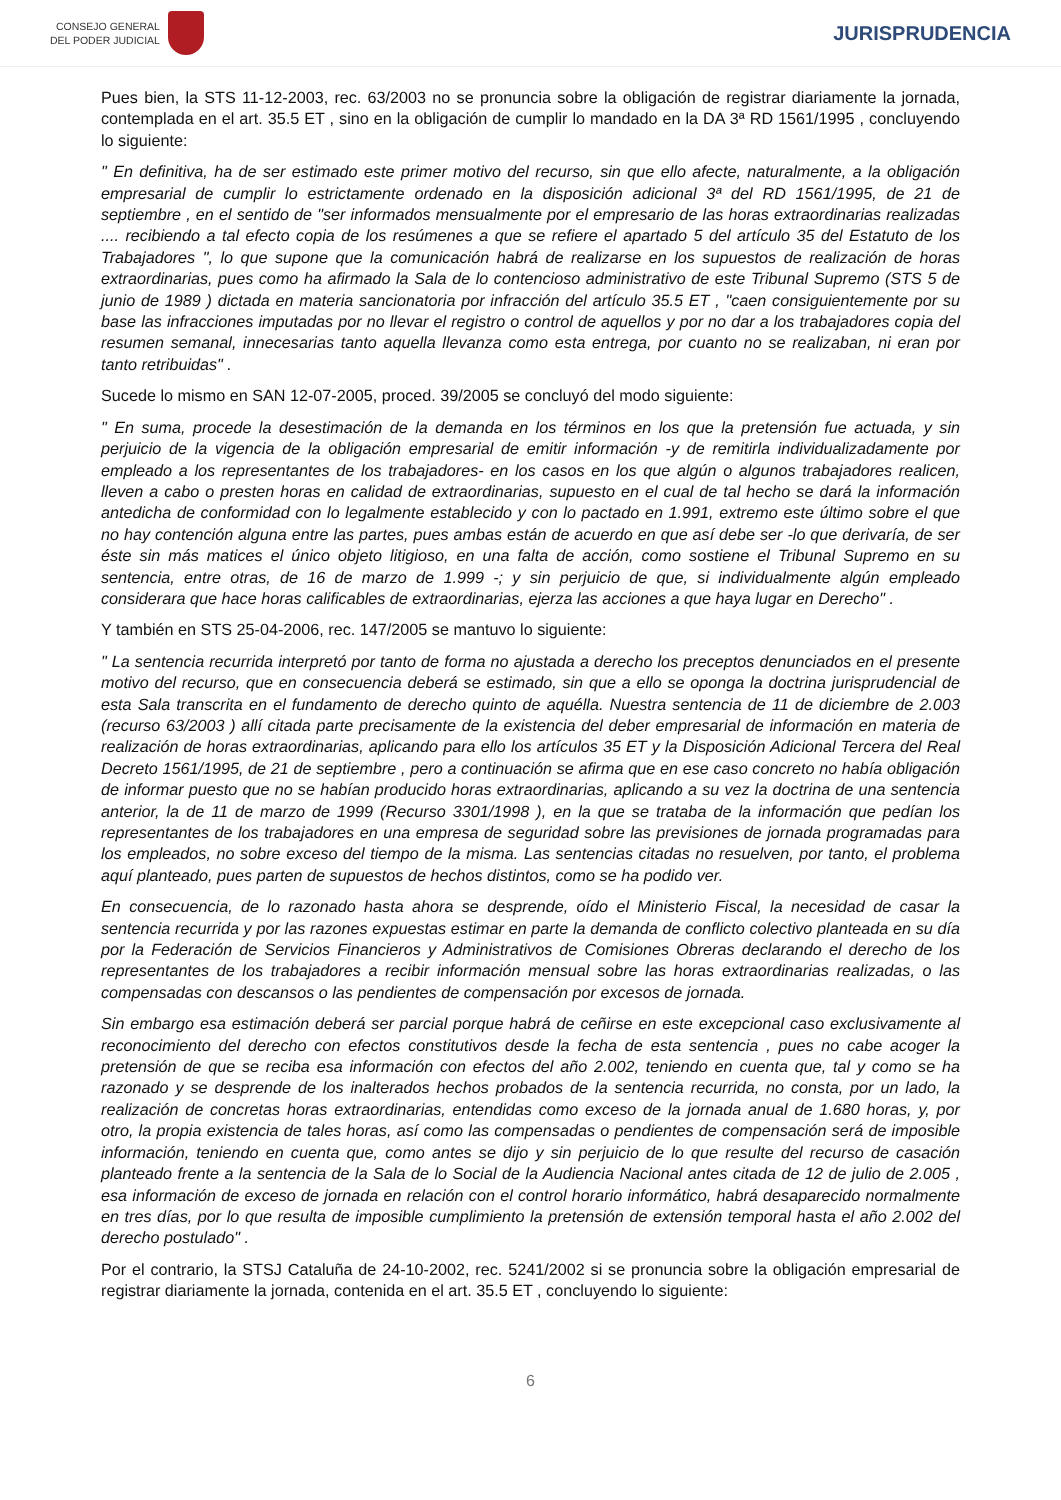CONSEJO GENERAL
DEL PODER JUDICIAL
JURISPRUDENCIA
Pues bien, la STS 11-12-2003, rec. 63/2003 no se pronuncia sobre la obligación de registrar diariamente la jornada, contemplada en el art. 35.5 ET , sino en la obligación de cumplir lo mandado en la DA 3ª RD 1561/1995 , concluyendo lo siguiente:
" En definitiva, ha de ser estimado este primer motivo del recurso, sin que ello afecte, naturalmente, a la obligación empresarial de cumplir lo estrictamente ordenado en la disposición adicional 3ª del RD 1561/1995, de 21 de septiembre , en el sentido de "ser informados mensualmente por el empresario de las horas extraordinarias realizadas .... recibiendo a tal efecto copia de los resúmenes a que se refiere el apartado 5 del artículo 35 del Estatuto de los Trabajadores ", lo que supone que la comunicación habrá de realizarse en los supuestos de realización de horas extraordinarias, pues como ha afirmado la Sala de lo contencioso administrativo de este Tribunal Supremo (STS 5 de junio de 1989 ) dictada en materia sancionatoria por infracción del artículo 35.5 ET , "caen consiguientemente por su base las infracciones imputadas por no llevar el registro o control de aquellos y por no dar a los trabajadores copia del resumen semanal, innecesarias tanto aquella llevanza como esta entrega, por cuanto no se realizaban, ni eran por tanto retribuidas" .
Sucede lo mismo en SAN 12-07-2005, proced. 39/2005 se concluyó del modo siguiente:
" En suma, procede la desestimación de la demanda en los términos en los que la pretensión fue actuada, y sin perjuicio de la vigencia de la obligación empresarial de emitir información -y de remitirla individualizadamente por empleado a los representantes de los trabajadores- en los casos en los que algún o algunos trabajadores realicen, lleven a cabo o presten horas en calidad de extraordinarias, supuesto en el cual de tal hecho se dará la información antedicha de conformidad con lo legalmente establecido y con lo pactado en 1.991, extremo este último sobre el que no hay contención alguna entre las partes, pues ambas están de acuerdo en que así debe ser -lo que derivaría, de ser éste sin más matices el único objeto litigioso, en una falta de acción, como sostiene el Tribunal Supremo en su sentencia, entre otras, de 16 de marzo de 1.999 -; y sin perjuicio de que, si individualmente algún empleado considerara que hace horas calificables de extraordinarias, ejerza las acciones a que haya lugar en Derecho" .
Y también en STS 25-04-2006, rec. 147/2005 se mantuvo lo siguiente:
" La sentencia recurrida interpretó por tanto de forma no ajustada a derecho los preceptos denunciados en el presente motivo del recurso, que en consecuencia deberá se estimado, sin que a ello se oponga la doctrina jurisprudencial de esta Sala transcrita en el fundamento de derecho quinto de aquélla. Nuestra sentencia de 11 de diciembre de 2.003 (recurso 63/2003 ) allí citada parte precisamente de la existencia del deber empresarial de información en materia de realización de horas extraordinarias, aplicando para ello los artículos 35 ET y la Disposición Adicional Tercera del Real Decreto 1561/1995, de 21 de septiembre , pero a continuación se afirma que en ese caso concreto no había obligación de informar puesto que no se habían producido horas extraordinarias, aplicando a su vez la doctrina de una sentencia anterior, la de 11 de marzo de 1999 (Recurso 3301/1998 ), en la que se trataba de la información que pedían los representantes de los trabajadores en una empresa de seguridad sobre las previsiones de jornada programadas para los empleados, no sobre exceso del tiempo de la misma. Las sentencias citadas no resuelven, por tanto, el problema aquí planteado, pues parten de supuestos de hechos distintos, como se ha podido ver.
En consecuencia, de lo razonado hasta ahora se desprende, oído el Ministerio Fiscal, la necesidad de casar la sentencia recurrida y por las razones expuestas estimar en parte la demanda de conflicto colectivo planteada en su día por la Federación de Servicios Financieros y Administrativos de Comisiones Obreras declarando el derecho de los representantes de los trabajadores a recibir información mensual sobre las horas extraordinarias realizadas, o las compensadas con descansos o las pendientes de compensación por excesos de jornada.
Sin embargo esa estimación deberá ser parcial porque habrá de ceñirse en este excepcional caso exclusivamente al reconocimiento del derecho con efectos constitutivos desde la fecha de esta sentencia , pues no cabe acoger la pretensión de que se reciba esa información con efectos del año 2.002, teniendo en cuenta que, tal y como se ha razonado y se desprende de los inalterados hechos probados de la sentencia recurrida, no consta, por un lado, la realización de concretas horas extraordinarias, entendidas como exceso de la jornada anual de 1.680 horas, y, por otro, la propia existencia de tales horas, así como las compensadas o pendientes de compensación será de imposible información, teniendo en cuenta que, como antes se dijo y sin perjuicio de lo que resulte del recurso de casación planteado frente a la sentencia de la Sala de lo Social de la Audiencia Nacional antes citada de 12 de julio de 2.005 , esa información de exceso de jornada en relación con el control horario informático, habrá desaparecido normalmente en tres días, por lo que resulta de imposible cumplimiento la pretensión de extensión temporal hasta el año 2.002 del derecho postulado" .
Por el contrario, la STSJ Cataluña de 24-10-2002, rec. 5241/2002 si se pronuncia sobre la obligación empresarial de registrar diariamente la jornada, contenida en el art. 35.5 ET , concluyendo lo siguiente:
6